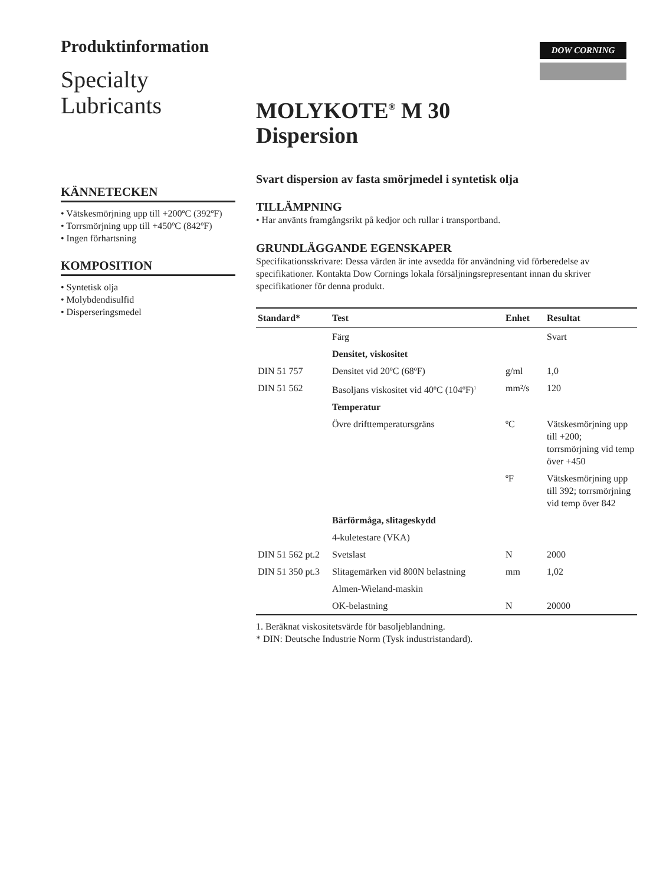Produktinformation
Specialty
Lubricants
KÄNNETECKEN
• Vätskesmörjning upp till +200ºC (392ºF)
• Torrsmörjning upp till +450ºC (842ºF)
• Ingen förhartsning
KOMPOSITION
• Syntetisk olja
• Molybdendisulfid
• Disperseringsmedel
DOW CORNING
MOLYKOTE<sup>®</sup> M 30
Dispersion
Svart dispersion av fasta smörjmedel i syntetisk olja
TILLÄMPNING
• Har använts framgångsrikt på kedjor och rullar i transportband.
GRUNDLÄGGANDE EGENSKAPER
Specifikationsskrivare: Dessa värden är inte avsedda för användning vid förberedelse av specifikationer. Kontakta Dow Cornings lokala försäljningsrepresentant innan du skriver specifikationer för denna produkt.
| Standard* | Test | Enhet | Resultat |
| --- | --- | --- | --- |
| | Färg | | Svart |
| | Densitet, viskositet | | |
| DIN 51 757 | Densitet vid 20ºC (68ºF) | g/ml | 1,0 |
| DIN 51 562 | Basoljans viskositet vid 40ºC (104ºF)<sup>1</sup> | mm²/s | 120 |
| | Temperatur | | |
| | Övre drifttemperatursgräns | ºC | Vätskesmörjning upp till +200; torrsmörjning vid temp över +450 |
| | | ºF | Vätskesmörjning upp till 392; torrsmörjning vid temp över 842 |
| | Bärförmåga, slitageskydd | | |
| | 4-kuletestare (VKA) | | |
| DIN 51 562 pt.2 | Svetslast | N | 2000 |
| DIN 51 350 pt.3 | Slitagemärken vid 800N belastning | mm | 1,02 |
| | Almen-Wieland-maskin | | |
| | OK-belastning | N | 20000 |
1. Beräknat viskositetsvärde för basoljeblandning.
* DIN: Deutsche Industrie Norm (Tysk industristandard).